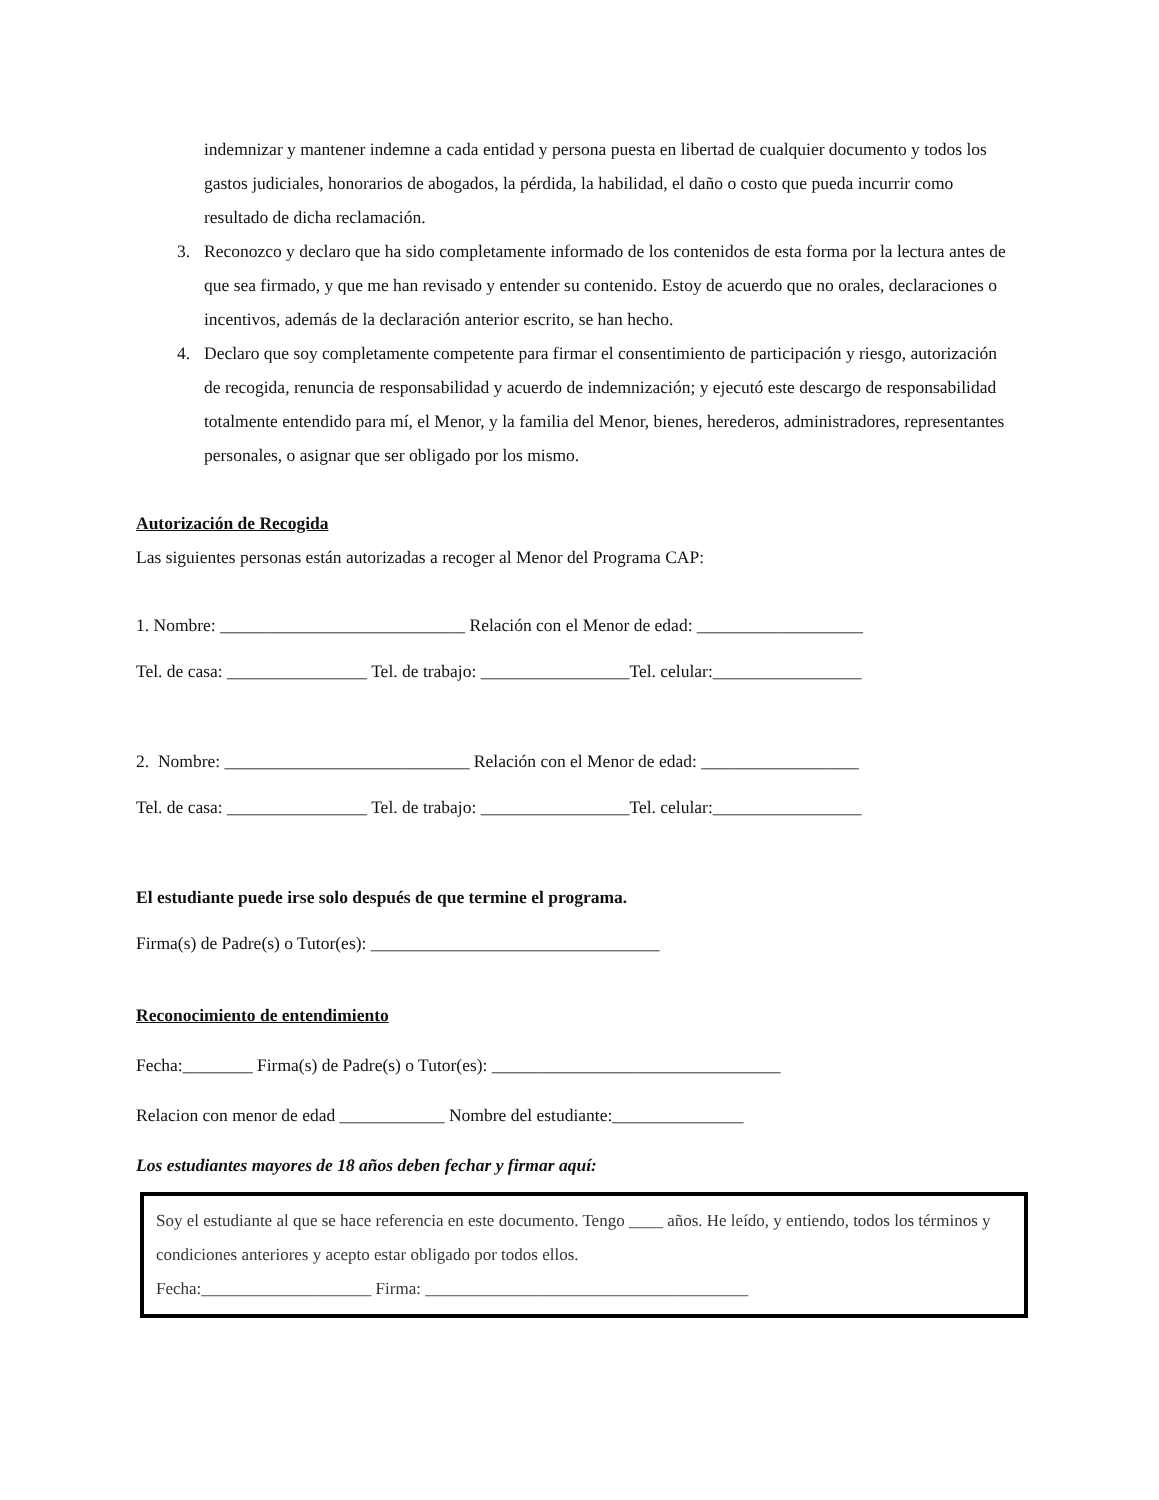indemnizar y mantener indemne a cada entidad y persona puesta en libertad de cualquier documento y todos los gastos judiciales, honorarios de abogados, la pérdida, la habilidad, el daño o costo que pueda incurrir como resultado de dicha reclamación.
3. Reconozco y declaro que ha sido completamente informado de los contenidos de esta forma por la lectura antes de que sea firmado, y que me han revisado y entender su contenido. Estoy de acuerdo que no orales, declaraciones o incentivos, además de la declaración anterior escrito, se han hecho.
4. Declaro que soy completamente competente para firmar el consentimiento de participación y riesgo, autorización de recogida, renuncia de responsabilidad y acuerdo de indemnización; y ejecutó este descargo de responsabilidad totalmente entendido para mí, el Menor, y la familia del Menor, bienes, herederos, administradores, representantes personales, o asignar que ser obligado por los mismo.
Autorización de Recogida
Las siguientes personas están autorizadas a recoger al Menor del Programa CAP:
1. Nombre: ____________________________ Relación con el Menor de edad: ___________________
Tel. de casa: ________________ Tel. de trabajo: _________________Tel. celular:_________________
2. Nombre: ____________________________ Relación con el Menor de edad: __________________
Tel. de casa: ________________ Tel. de trabajo: _________________Tel. celular:_________________
El estudiante puede irse solo después de que termine el programa.
Firma(s) de Padre(s) o Tutor(es): _________________________________
Reconocimiento de entendimiento
Fecha:________ Firma(s) de Padre(s) o Tutor(es): _________________________________
Relacion con menor de edad ____________ Nombre del estudiante:_______________
Los estudiantes mayores de 18 años deben fechar y firmar aquí:
Soy el estudiante al que se hace referencia en este documento. Tengo ____ años. He leído, y entiendo, todos los términos y condiciones anteriores y acepto estar obligado por todos ellos.
Fecha:____________________ Firma: ______________________________________